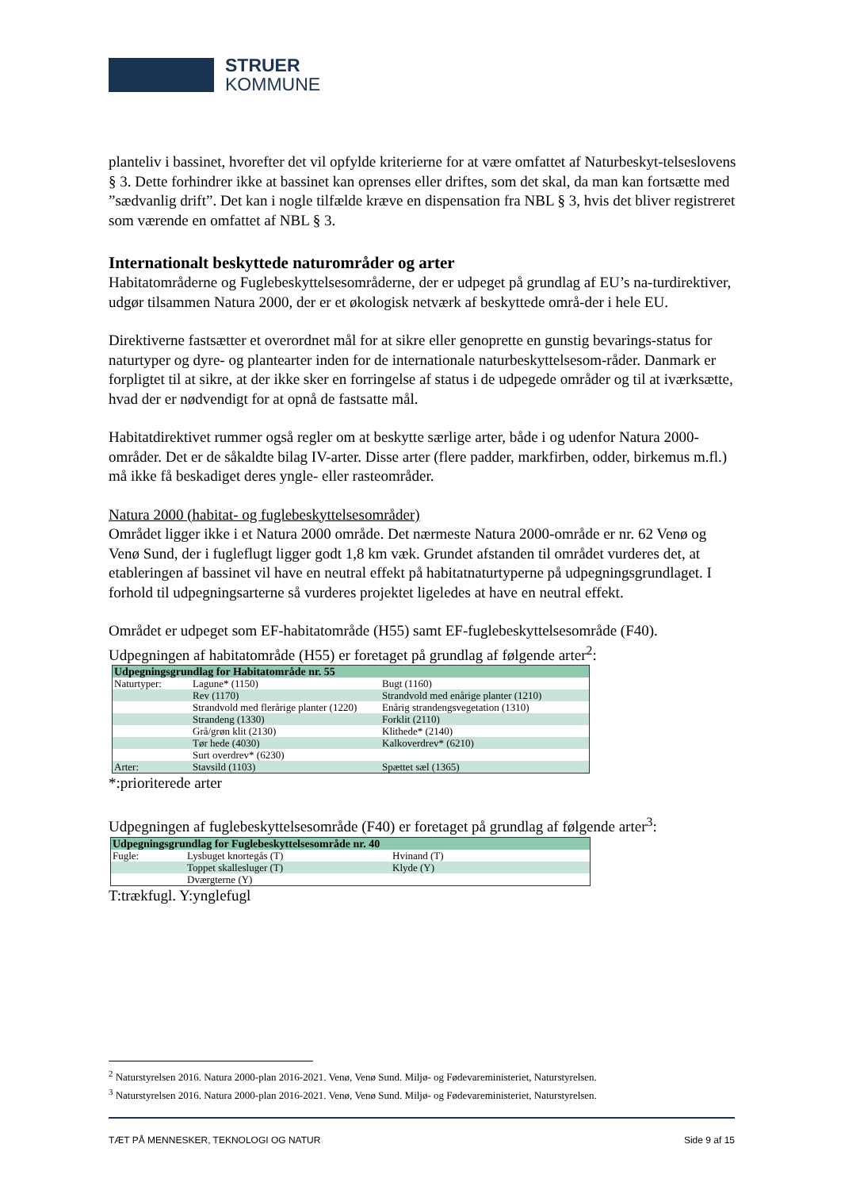STRUER
KOMMUNE
planteliv i bassinet, hvorefter det vil opfylde kriterierne for at være omfattet af Naturbeskyt-telseslovens § 3. Dette forhindrer ikke at bassinet kan oprenses eller driftes, som det skal, da man kan fortsætte med ”sædvanlig drift”. Det kan i nogle tilfælde kræve en dispensation fra NBL § 3, hvis det bliver registreret som værende en omfattet af NBL § 3.
Internationalt beskyttede naturområder og arter
Habitatområderne og Fuglebeskyttelsesområderne, der er udpeget på grundlag af EU’s na-turdirektiver, udgør tilsammen Natura 2000, der er et økologisk netværk af beskyttede områ-der i hele EU.
Direktiverne fastsætter et overordnet mål for at sikre eller genoprette en gunstig bevarings-status for naturtyper og dyre- og plantearter inden for de internationale naturbeskyttelsesom-råder. Danmark er forpligtet til at sikre, at der ikke sker en forringelse af status i de udpegede områder og til at iværksætte, hvad der er nødvendigt for at opnå de fastsatte mål.
Habitatdirektivet rummer også regler om at beskytte særlige arter, både i og udenfor Natura 2000-områder. Det er de såkaldte bilag IV-arter. Disse arter (flere padder, markfirben, odder, birkemus m.fl.) må ikke få beskadiget deres yngle- eller rasteområder.
Natura 2000 (habitat- og fuglebeskyttelsesområder)
Området ligger ikke i et Natura 2000 område. Det nærmeste Natura 2000-område er nr. 62 Venø og Venø Sund, der i fugleflugt ligger godt 1,8 km væk. Grundet afstanden til området vurderes det, at etableringen af bassinet vil have en neutral effekt på habitatnaturtyperne på udpegningsgrundlaget. I forhold til udpegningsarterne så vurderes projektet ligeledes at have en neutral effekt.
Området er udpeget som EF-habitatområde (H55) samt EF-fuglebeskyttelsesområde (F40). Udpegningen af habitatområde (H55) er foretaget på grundlag af følgende arter<sup>2</sup>:
| Udpegningsgrundlag for Habitatområde nr. 55 | | |
| Naturtyper: | Lagune* (1150) | Bugt (1160) |
| | Rev (1170) | Strandvold med enårige planter (1210) |
| | Strandvold med flerårige planter (1220) | Enårig strandengsvegetation (1310) |
| | Strandeng (1330) | Forklit (2110) |
| | Grå/grøn klit (2130) | Klithede* (2140) |
| | Tør hede (4030) | Kalkoverdrev* (6210) |
| | Surt overdrev* (6230) | |
| Arter: | Stavsild (1103) | Spættet sæl (1365) |
*:prioriterede arter
Udpegningen af fuglebeskyttelsesområde (F40) er foretaget på grundlag af følgende arter<sup>3</sup>:
| Udpegningsgrundlag for Fuglebeskyttelsesområde nr. 40 | | |
| Fugle: | Lysbuget knortegås (T) | Hvinand (T) |
| | Toppet skallesluger (T) | Klyde (Y) |
| | Dværgterne (Y) | |
T:trækfugl. Y:ynglefugl
<sup>2</sup> Naturstyrelsen 2016. Natura 2000-plan 2016-2021. Venø, Venø Sund. Miljø- og Fødevareministeriet, Naturstyrelsen.
<sup>3</sup> Naturstyrelsen 2016. Natura 2000-plan 2016-2021. Venø, Venø Sund. Miljø- og Fødevareministeriet, Naturstyrelsen.
TÆT PÅ MENNESKER, TEKNOLOGI OG NATUR Side 9 af 15